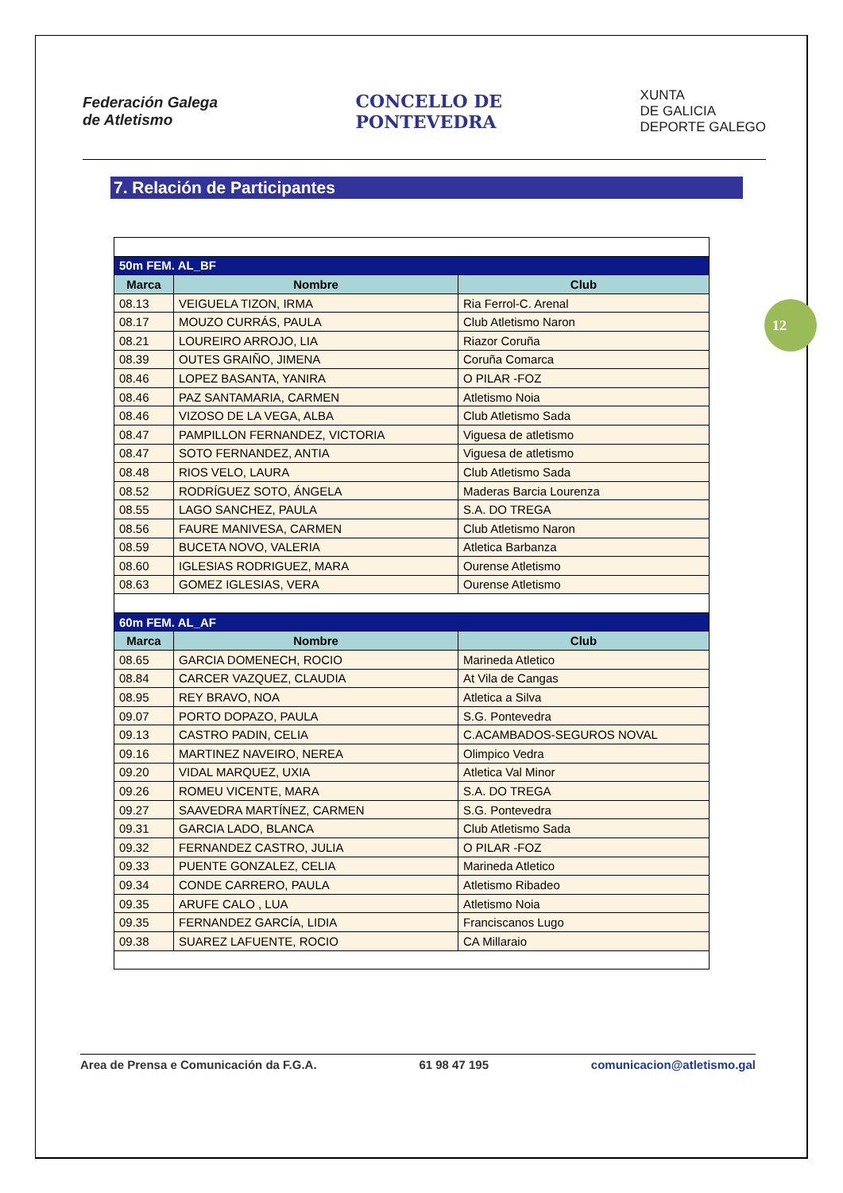Federación Galega
de Atletismo
CONCELLO DE
PONTEVEDRA
XUNTA
DE GALICIA
DEPORTE GALEGO
7. Relación de Participantes
12
| 50m FEM. AL_BF | | |
| Marca | Nombre | Club |
| 08.13 | VEIGUELA TIZON, IRMA | Ria Ferrol-C. Arenal |
| 08.17 | MOUZO CURRÁS, PAULA | Club Atletismo Naron |
| 08.21 | LOUREIRO ARROJO, LIA | Riazor Coruña |
| 08.39 | OUTES GRAIÑO, JIMENA | Coruña Comarca |
| 08.46 | LOPEZ BASANTA, YANIRA | O PILAR -FOZ |
| 08.46 | PAZ SANTAMARIA, CARMEN | Atletismo Noia |
| 08.46 | VIZOSO DE LA VEGA, ALBA | Club Atletismo Sada |
| 08.47 | PAMPILLON FERNANDEZ, VICTORIA | Viguesa de atletismo |
| 08.47 | SOTO FERNANDEZ, ANTIA | Viguesa de atletismo |
| 08.48 | RIOS VELO, LAURA | Club Atletismo Sada |
| 08.52 | RODRÍGUEZ SOTO, ÁNGELA | Maderas Barcia Lourenza |
| 08.55 | LAGO SANCHEZ, PAULA | S.A. DO TREGA |
| 08.56 | FAURE MANIVESA, CARMEN | Club Atletismo Naron |
| 08.59 | BUCETA NOVO, VALERIA | Atletica Barbanza |
| 08.60 | IGLESIAS RODRIGUEZ, MARA | Ourense Atletismo |
| 08.63 | GOMEZ IGLESIAS, VERA | Ourense Atletismo |
| 60m FEM. AL_AF | | |
| Marca | Nombre | Club |
| 08.65 | GARCIA DOMENECH, ROCIO | Marineda Atletico |
| 08.84 | CARCER VAZQUEZ, CLAUDIA | At Vila de Cangas |
| 08.95 | REY BRAVO, NOA | Atletica a Silva |
| 09.07 | PORTO DOPAZO, PAULA | S.G. Pontevedra |
| 09.13 | CASTRO PADIN, CELIA | C.ACAMBADOS-SEGUROS NOVAL |
| 09.16 | MARTINEZ NAVEIRO, NEREA | Olimpico Vedra |
| 09.20 | VIDAL MARQUEZ, UXIA | Atletica Val Minor |
| 09.26 | ROMEU VICENTE, MARA | S.A. DO TREGA |
| 09.27 | SAAVEDRA MARTÍNEZ, CARMEN | S.G. Pontevedra |
| 09.31 | GARCIA LADO, BLANCA | Club Atletismo Sada |
| 09.32 | FERNANDEZ CASTRO, JULIA | O PILAR -FOZ |
| 09.33 | PUENTE GONZALEZ, CELIA | Marineda Atletico |
| 09.34 | CONDE CARRERO, PAULA | Atletismo Ribadeo |
| 09.35 | ARUFE CALO , LUA | Atletismo Noia |
| 09.35 | FERNANDEZ GARCÍA, LIDIA | Franciscanos Lugo |
| 09.38 | SUAREZ LAFUENTE, ROCIO | CA Millaraio |
Area de Prensa e Comunicación da F.G.A. 61 98 47 195 comunicacion@atletismo.gal